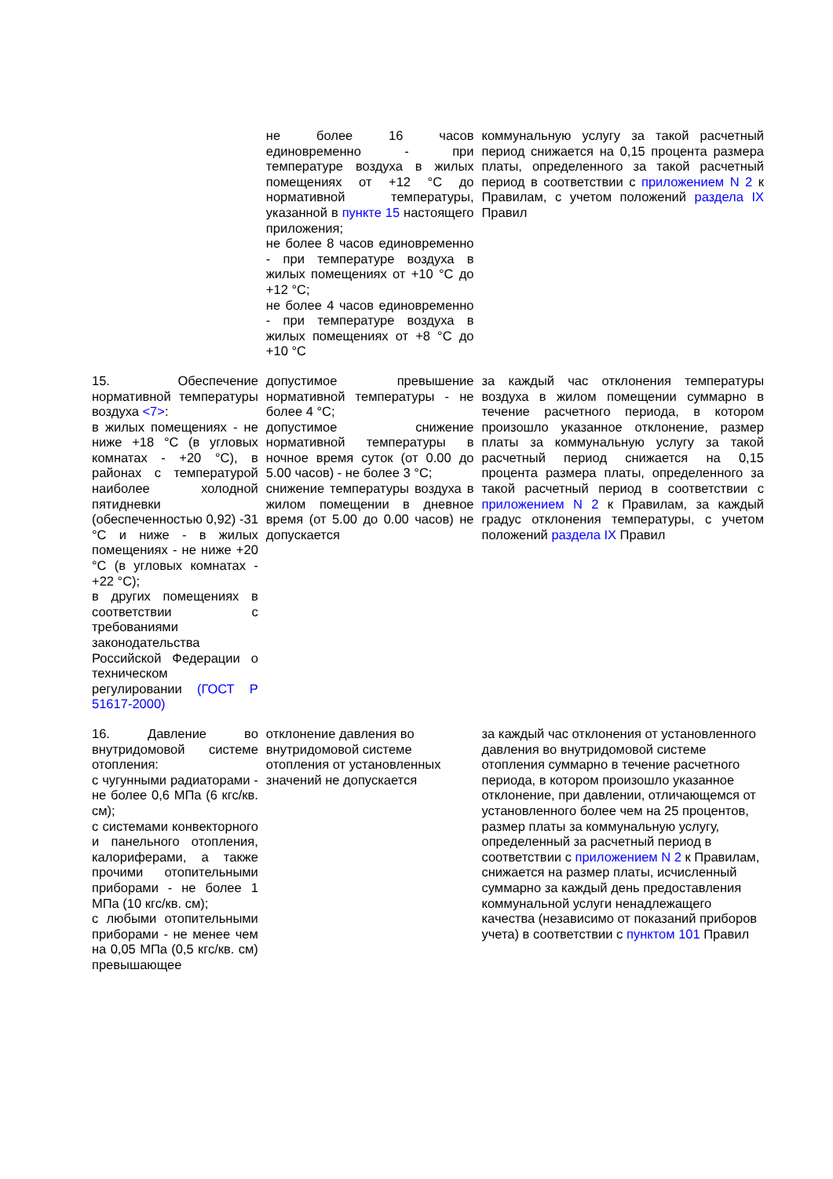| | не более 16 часов единовременно - при температуре воздуха в жилых помещениях от +12 °C до нормативной температуры, указанной в пункте 15 настоящего приложения; не более 8 часов единовременно - при температуре воздуха в жилых помещениях от +10 °C до +12 °C; не более 4 часов единовременно - при температуре воздуха в жилых помещениях от +8 °C до +10 °C | коммунальную услугу за такой расчетный период снижается на 0,15 процента размера платы, определенного за такой расчетный период в соответствии с приложением N 2 к Правилам, с учетом положений раздела IX Правил |
| 15. Обеспечение нормативной температуры воздуха <7> : в жилых помещениях - не ниже +18 °C (в угловых комнатах - +20 °C), в районах с температурой наиболее холодной пятидневки (обеспеченностью 0,92) -31 °C и ниже - в жилых помещениях - не ниже +20 °C (в угловых комнатах - +22 °C); в других помещениях в соответствии с требованиями законодательства Российской Федерации о техническом регулировании (ГОСТ Р 51617-2000) | допустимое превышение нормативной температуры - не более 4 °C; допустимое снижение нормативной температуры в ночное время суток (от 0.00 до 5.00 часов) - не более 3 °C; снижение температуры воздуха в жилом помещении в дневное время (от 5.00 до 0.00 часов) не допускается | за каждый час отклонения температуры воздуха в жилом помещении суммарно в течение расчетного периода, в котором произошло указанное отклонение, размер платы за коммунальную услугу за такой расчетный период снижается на 0,15 процента размера платы, определенного за такой расчетный период в соответствии с приложением N 2 к Правилам, за каждый градус отклонения температуры, с учетом положений раздела IX Правил |
| 16. Давление во внутридомовой системе отопления: с чугунными радиаторами - не более 0,6 МПа (6 кгс/кв. см); с системами конвекторного и панельного отопления, калориферами, а также прочими отопительными приборами - не более 1 МПа (10 кгс/кв. см); с любыми отопительными приборами - не менее чем на 0,05 МПа (0,5 кгс/кв. см) превышающее | отклонение давления во внутридомовой системе отопления от установленных значений не допускается | за каждый час отклонения от установленного давления во внутридомовой системе отопления суммарно в течение расчетного периода, в котором произошло указанное отклонение, при давлении, отличающемся от установленного более чем на 25 процентов, размер платы за коммунальную услугу, определенный за расчетный период в соответствии с приложением N 2 к Правилам, снижается на размер платы, исчисленный суммарно за каждый день предоставления коммунальной услуги ненадлежащего качества (независимо от показаний приборов учета) в соответствии с пунктом 101 Правил |